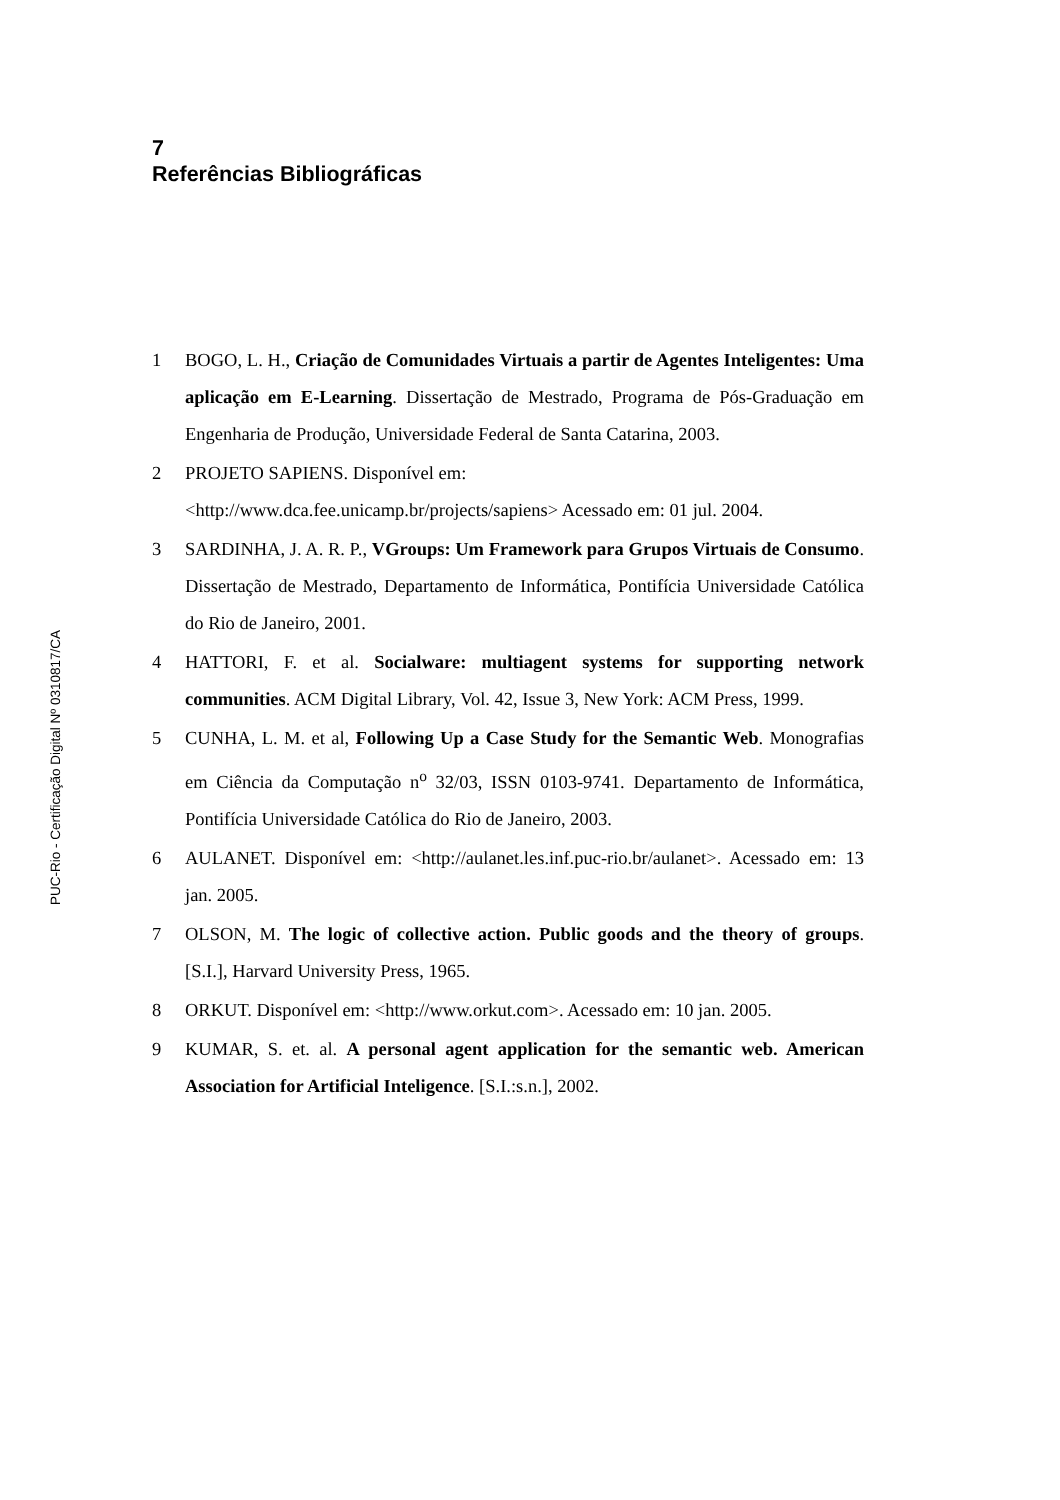PUC-Rio - Certificação Digital Nº 0310817/CA
7
Referências Bibliográficas
1 BOGO, L. H., Criação de Comunidades Virtuais a partir de Agentes Inteligentes: Uma aplicação em E-Learning. Dissertação de Mestrado, Programa de Pós-Graduação em Engenharia de Produção, Universidade Federal de Santa Catarina, 2003.
2 PROJETO SAPIENS. Disponível em:
<http://www.dca.fee.unicamp.br/projects/sapiens> Acessado em: 01 jul. 2004.
3 SARDINHA, J. A. R. P., VGroups: Um Framework para Grupos Virtuais de Consumo. Dissertação de Mestrado, Departamento de Informática, Pontifícia Universidade Católica do Rio de Janeiro, 2001.
4 HATTORI, F. et al. Socialware: multiagent systems for supporting network communities. ACM Digital Library, Vol. 42, Issue 3, New York: ACM Press, 1999.
5 CUNHA, L. M. et al, Following Up a Case Study for the Semantic Web. Monografias em Ciência da Computação n<sup>o</sup> 32/03, ISSN 0103-9741. Departamento de Informática, Pontifícia Universidade Católica do Rio de Janeiro, 2003.
6 AULANET. Disponível em: <http://aulanet.les.inf.puc-rio.br/aulanet>. Acessado em: 13 jan. 2005.
7 OLSON, M. The logic of collective action. Public goods and the theory of groups. [S.I.], Harvard University Press, 1965.
8 ORKUT. Disponível em: <http://www.orkut.com>. Acessado em: 10 jan. 2005.
9 KUMAR, S. et. al. A personal agent application for the semantic web. American Association for Artificial Inteligence. [S.I.:s.n.], 2002.